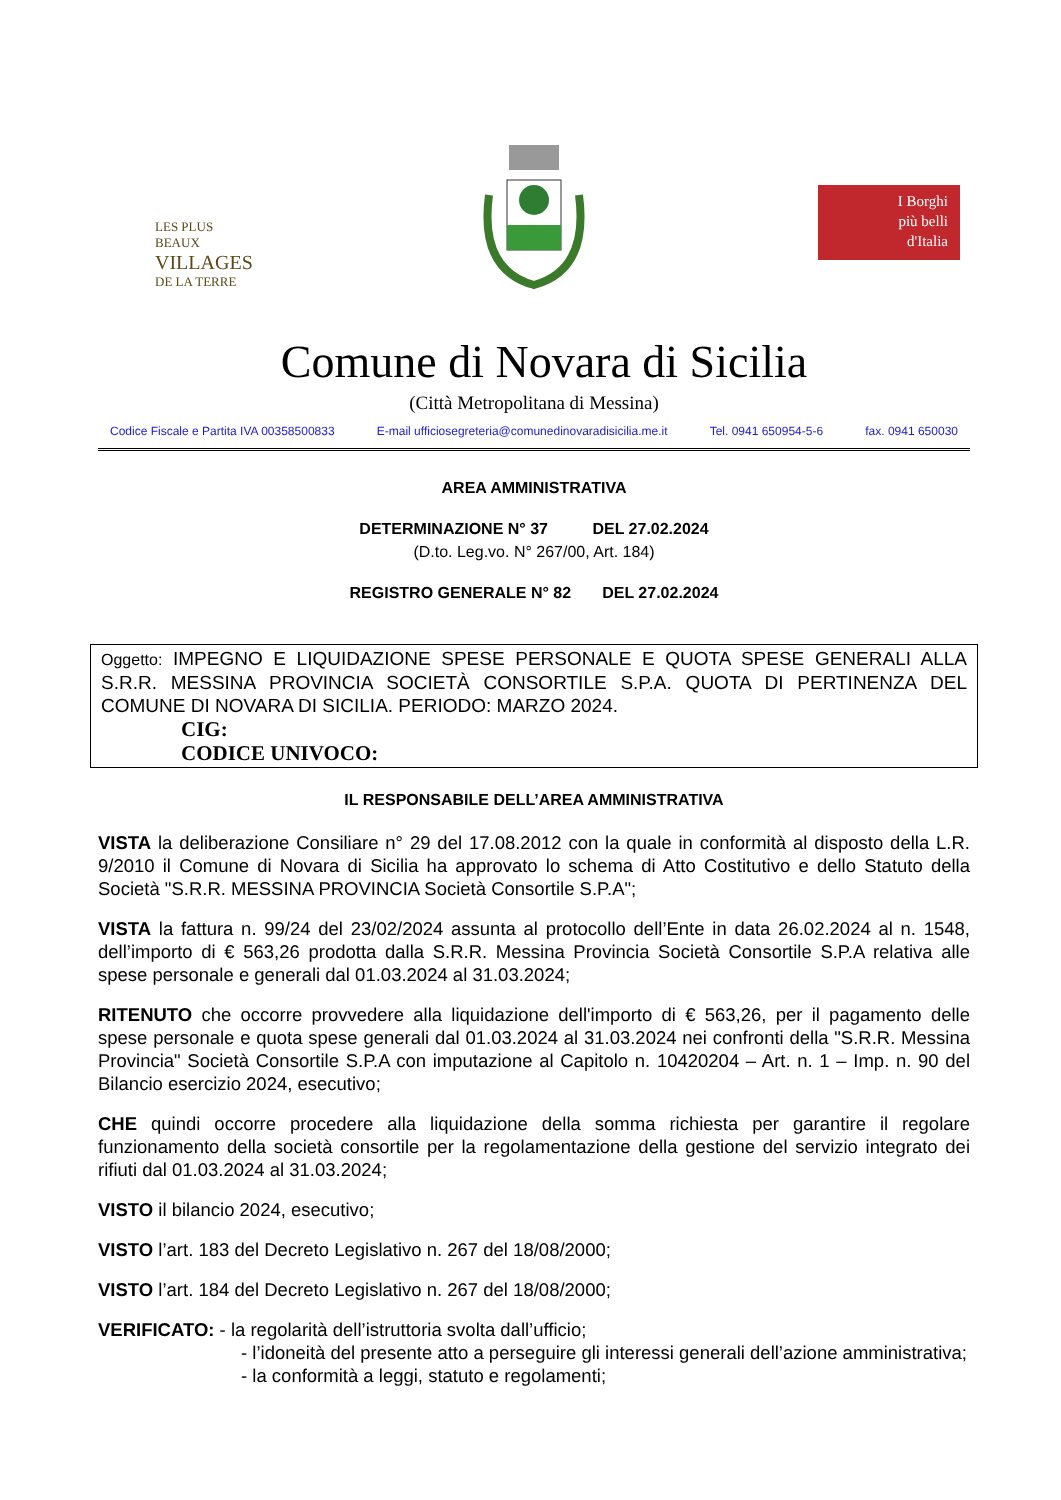LES PLUS BEAUX
VILLAGES
DE LA TERRE
I Borghi
più belli
d'Italia
Comune di Novara di Sicilia
(Città Metropolitana di Messina)
Codice Fiscale e Partita IVA 00358500833 E-mail ufficiosegreteria@comunedinovaradisicilia.me.it Tel. 0941 650954-5-6 fax. 0941 650030
AREA AMMINISTRATIVA
DETERMINAZIONE N° 37 DEL 27.02.2024
(D.to. Leg.vo. N° 267/00, Art. 184)
REGISTRO GENERALE N° 82 DEL 27.02.2024
Oggetto: IMPEGNO E LIQUIDAZIONE SPESE PERSONALE E QUOTA SPESE GENERALI ALLA S.R.R. MESSINA PROVINCIA SOCIETÀ CONSORTILE S.P.A. QUOTA DI PERTINENZA DEL COMUNE DI NOVARA DI SICILIA. PERIODO: MARZO 2024.
CIG:
CODICE UNIVOCO:
IL RESPONSABILE DELL’AREA AMMINISTRATIVA
VISTA la deliberazione Consiliare n° 29 del 17.08.2012 con la quale in conformità al disposto della L.R. 9/2010 il Comune di Novara di Sicilia ha approvato lo schema di Atto Costitutivo e dello Statuto della Società "S.R.R. MESSINA PROVINCIA Società Consortile S.P.A";
VISTA la fattura n. 99/24 del 23/02/2024 assunta al protocollo dell’Ente in data 26.02.2024 al n. 1548, dell’importo di € 563,26 prodotta dalla S.R.R. Messina Provincia Società Consortile S.P.A relativa alle spese personale e generali dal 01.03.2024 al 31.03.2024;
RITENUTO che occorre provvedere alla liquidazione dell'importo di € 563,26, per il pagamento delle spese personale e quota spese generali dal 01.03.2024 al 31.03.2024 nei confronti della "S.R.R. Messina Provincia" Società Consortile S.P.A con imputazione al Capitolo n. 10420204 – Art. n. 1 – Imp. n. 90 del Bilancio esercizio 2024, esecutivo;
CHE quindi occorre procedere alla liquidazione della somma richiesta per garantire il regolare funzionamento della società consortile per la regolamentazione della gestione del servizio integrato dei rifiuti dal 01.03.2024 al 31.03.2024;
VISTO il bilancio 2024, esecutivo;
VISTO l’art. 183 del Decreto Legislativo n. 267 del 18/08/2000;
VISTO l’art. 184 del Decreto Legislativo n. 267 del 18/08/2000;
VERIFICATO: - la regolarità dell’istruttoria svolta dall’ufficio;
- l’idoneità del presente atto a perseguire gli interessi generali dell’azione amministrativa;
- la conformità a leggi, statuto e regolamenti;